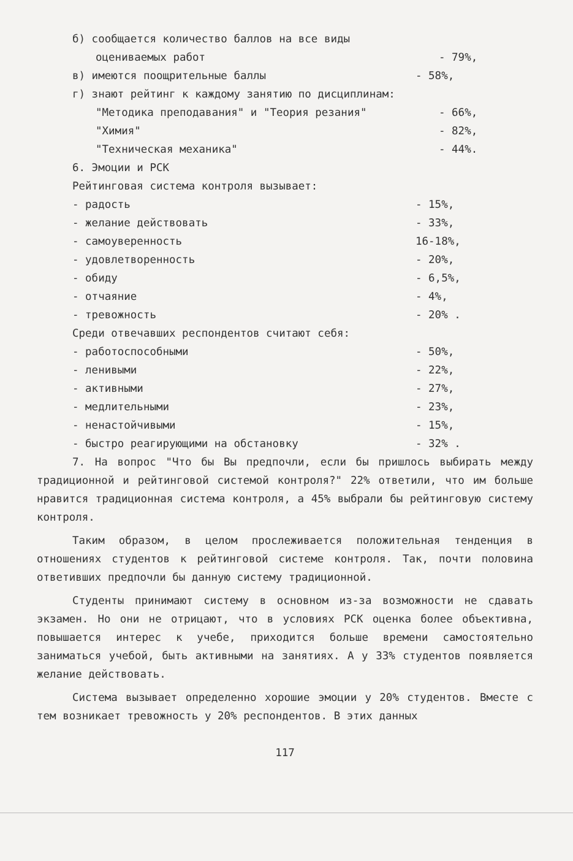б) сообщается количество баллов на все виды
оцениваемых работ - 79%,
в) имеются поощрительные баллы - 58%,
г) знают рейтинг к каждому занятию по дисциплинам:
"Методика преподавания" и "Теория резания" - 66%,
"Химия" - 82%,
"Техническая механика" - 44%.
6. Эмоции и РСК
Рейтинговая система контроля вызывает:
- радость - 15%,
- желание действовать - 33%,
- самоуверенность 16-18%,
- удовлетворенность - 20%,
- обиду - 6,5%,
- отчаяние - 4%,
- тревожность - 20% .
Среди отвечавших респондентов считают себя:
- работоспособными - 50%,
- ленивыми - 22%,
- активными - 27%,
- медлительными - 23%,
- ненастойчивыми - 15%,
- быстро реагирующими на обстановку - 32% .
7. На вопрос "Что бы Вы предпочли, если бы пришлось выбирать между традиционной и рейтинговой системой контроля?" 22% ответили, что им больше нравится традиционная система контроля, а 45% выбрали бы рейтинговую систему контроля.
Таким образом, в целом прослеживается положительная тенденция в отношениях студентов к рейтинговой системе контроля. Так, почти половина ответивших предпочли бы данную систему традиционной.
Студенты принимают систему в основном из-за возможности не сдавать экзамен. Но они не отрицают, что в условиях РСК оценка более объективна, повышается интерес к учебе, приходится больше времени самостоятельно заниматься учебой, быть активными на занятиях. А у 33% студентов появляется желание действовать.
Система вызывает определенно хорошие эмоции у 20% студентов. Вместе с тем возникает тревожность у 20% респондентов. В этих данных
117